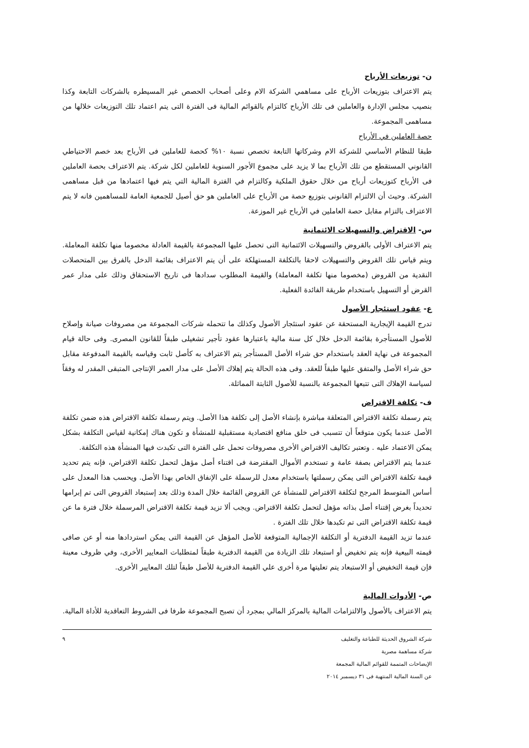ن- توزيعات الأرباح
يتم الاعتراف بتوزيعات الأرباح على مساهمي الشركة الام وعلى أصحاب الحصص غير المسيطره بالشركات التابعة وكذا بنصيب مجلس الإدارة والعاملين فى تلك الأرباح كالتزام بالقوائم المالية فى الفترة التى يتم اعتماد تلك التوزيعات خلالها من مساهمى المجموعة.
حصة العاملين في الأرباح
طبقا للنظام الأساسي للشركة الام وشركاتها التابعة تخصص نسبة ١٠% كحصة للعاملين فى الأرباح بعد خصم الاحتياطي القانوني المستقطع من تلك الأرباح بما لا يزيد على مجموع الأجور السنوية للعاملين لكل شركة. يتم الاعتراف بحصة العاملين فى الأرباح كتوزيعات أرباح من خلال حقوق الملكية وكالتزام في الفترة المالية التي يتم فيها اعتمادها من قبل مساهمى الشركة. وحيث أن الالتزام القانونى بتوزيع حصة من الأرباح على العاملين هو حق أصيل للجمعية العامة للمساهمين فانه لا يتم الاعتراف بالتزام مقابل حصة العاملين في الأرباح غير الموزعة.
س- الاقتراض والتسهيلات الائتمانية
يتم الاعتراف الأولى بالقروض والتسهيلات الائتمانية التى تحصل عليها المجموعة بالقيمة العادلة مخصوما منها تكلفة المعاملة. ويتم قياس تلك القروض والتسهيلات لاحقا بالتكلفة المستهلكة على أن يتم الاعتراف بقائمة الدخل بالفرق بين المتحصلات النقدية من القروض (مخصوما منها تكلفة المعاملة) والقيمة المطلوب سدادها فى تاريخ الاستحقاق وذلك على مدار عمر القرض أو التسهيل باستخدام طريقة الفائدة الفعلية.
ع- عقود استئجار الأصول
تدرج القيمة الإيجارية المستحقة عن عقود استئجار الأصول وكذلك ما تتحمله شركات المجموعة من مصروفات صيانة وإصلاح للأصول المستأجرة بقائمة الدخل خلال كل سنة مالية باعتبارها عقود تأجير تشغيلى طبقاً للقانون المصرى. وفى حالة قيام المجموعة فى نهاية العقد باستخدام حق شراء الأصل المستأجر يتم الاعتراف به كأصل ثابت وقياسه بالقيمة المدفوعة مقابل حق شراء الأصل والمتفق عليها طبقاً للعقد. وفى هذه الحالة يتم إهلاك الأصل على مدار العمر الإنتاجى المتبقى المقدر له وفقاً لسياسة الإهلاك التى تتبعها المجموعة بالنسبة للأصول الثابتة المماثلة.
ف- تكلفة الاقتراض
يتم رسملة تكلفة الاقتراض المتعلقة مباشرة بإنشاء الأصل إلى تكلفة هذا الأصل. ويتم رسملة تكلفة الاقتراض هذه ضمن تكلفة الأصل عندما يكون متوقعاً أن تتسبب فى خلق منافع اقتصادية مستقبلية للمنشأة و تكون هناك إمكانية لقياس التكلفة بشكل يمكن الاعتماد عليه . وتعتبر تكاليف الاقتراض الأخرى مصروفات تحمل على الفترة التى تكبدت فيها المنشأة هذه التكلفة.
عندما يتم الاقتراض بصفة عامة و تستخدم الأموال المقترضة فى اقتناء أصل مؤهل لتحمل تكلفة الاقتراض، فإنه يتم تحديد قيمة تكلفة الاقتراض التى يمكن رسملتها باستخدام معدل للرسملة على الإنفاق الخاص بهذا الأصل. ويحسب هذا المعدل على أساس المتوسط المرجح لتكلفة الاقتراض للمنشأة عن القروض القائمة خلال المدة وذلك بعد إستبعاد القروض التى تم إبرامها تحديداً بغرض إقتناء أصل بذاته مؤهل لتحمل تكلفة الاقتراض. ويجب ألا تزيد قيمة تكلفة الاقتراض المرسملة خلال فترة ما عن قيمة تكلفة الاقتراض التى تم تكبدها خلال تلك الفترة .
عندما تزيد القيمة الدفترية أو التكلفة الإجمالية المتوقعة للأصل المؤهل عن القيمة التى يمكن استردادها منه أو عن صافى قيمته البيعية فإنه يتم تخفيض أو استبعاد تلك الزيادة من القيمة الدفترية طبقاً لمتطلبات المعايير الأخرى، وفي ظروف معينة فإن قيمة التخفيض أو الاستبعاد يتم تعليتها مرة أخرى علي القيمة الدفترية للأصل طبقاً لتلك المعايير الأخرى.
ص- الأدوات المالية
يتم الاعتراف بالأصول والالتزامات المالية بالمركز المالي بمجرد أن تصبح المجموعة طرفا فى الشروط التعاقدية للأداة المالية.
شركة الشروق الحديثة للطباعة والتغليف
شركة مساهمة مصرية
الإيضاحات المتممة للقوائم المالية المجمعة
عن السنة المالية المنتهية فى ٣١ ديسمبر ٢٠١٤
٩